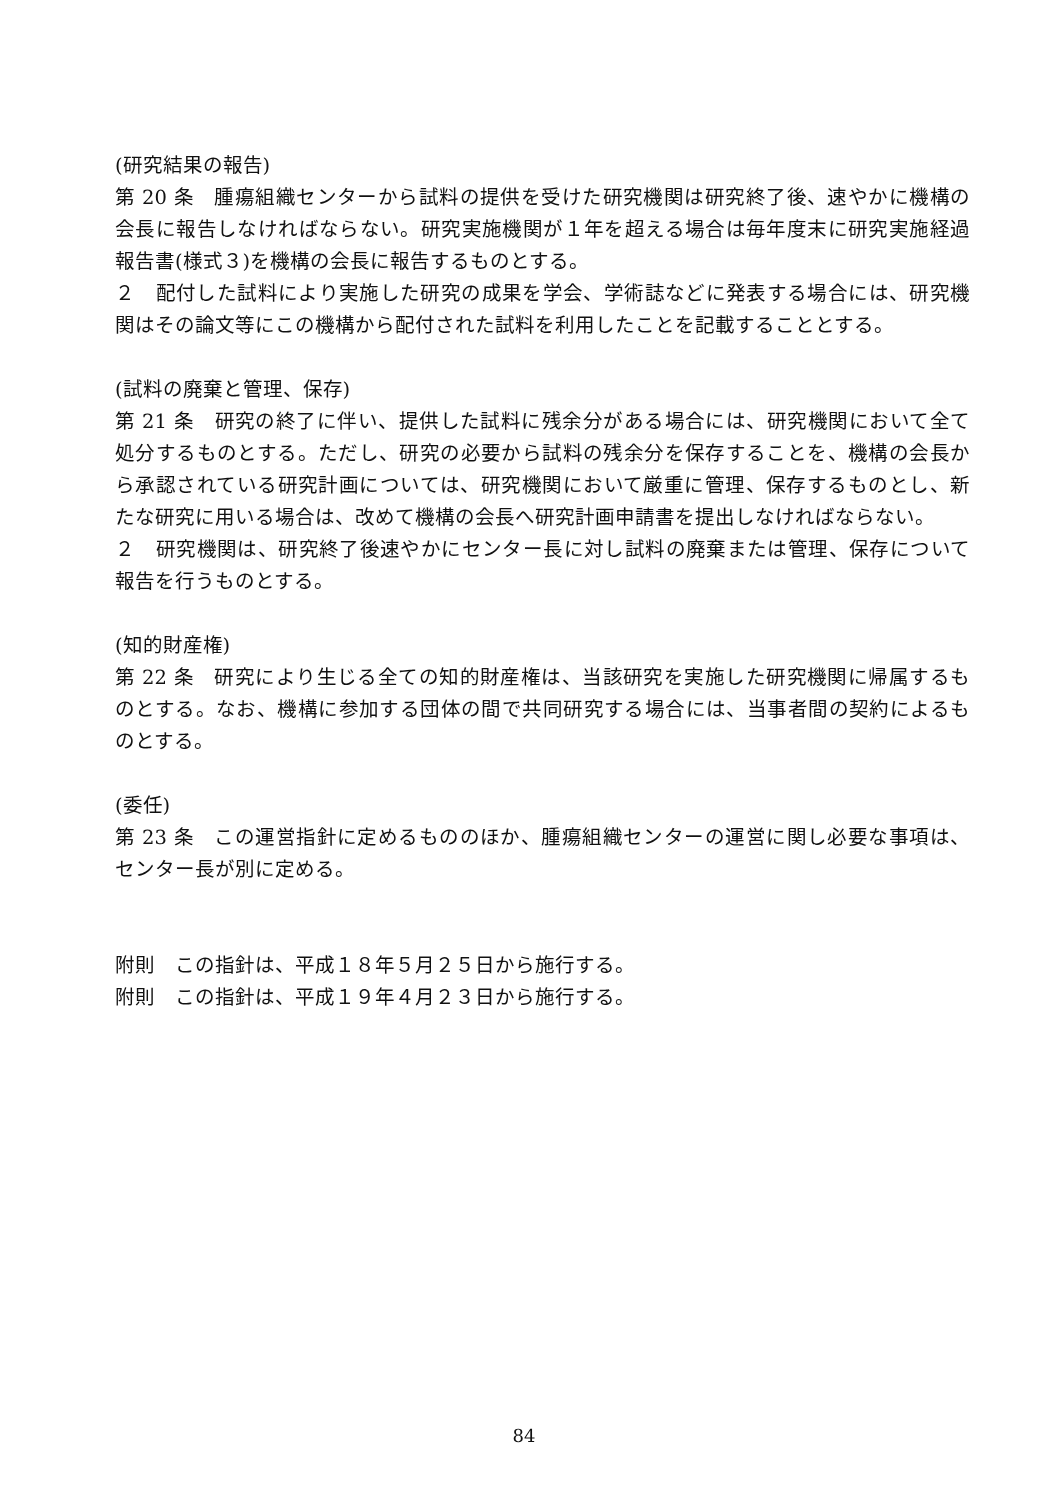(研究結果の報告)
第 20 条　腫瘍組織センターから試料の提供を受けた研究機関は研究終了後、速やかに機構の会長に報告しなければならない。研究実施機関が１年を超える場合は毎年度末に研究実施経過報告書(様式３)を機構の会長に報告するものとする。
２　配付した試料により実施した研究の成果を学会、学術誌などに発表する場合には、研究機関はその論文等にこの機構から配付された試料を利用したことを記載することとする。
(試料の廃棄と管理、保存)
第 21 条　研究の終了に伴い、提供した試料に残余分がある場合には、研究機関において全て処分するものとする。ただし、研究の必要から試料の残余分を保存することを、機構の会長から承認されている研究計画については、研究機関において厳重に管理、保存するものとし、新たな研究に用いる場合は、改めて機構の会長へ研究計画申請書を提出しなければならない。
２　研究機関は、研究終了後速やかにセンター長に対し試料の廃棄または管理、保存について報告を行うものとする。
(知的財産権)
第 22 条　研究により生じる全ての知的財産権は、当該研究を実施した研究機関に帰属するものとする。なお、機構に参加する団体の間で共同研究する場合には、当事者間の契約によるものとする。
(委任)
第 23 条　この運営指針に定めるもののほか、腫瘍組織センターの運営に関し必要な事項は、センター長が別に定める。
附則　この指針は、平成１８年５月２５日から施行する。
附則　この指針は、平成１９年４月２３日から施行する。
84